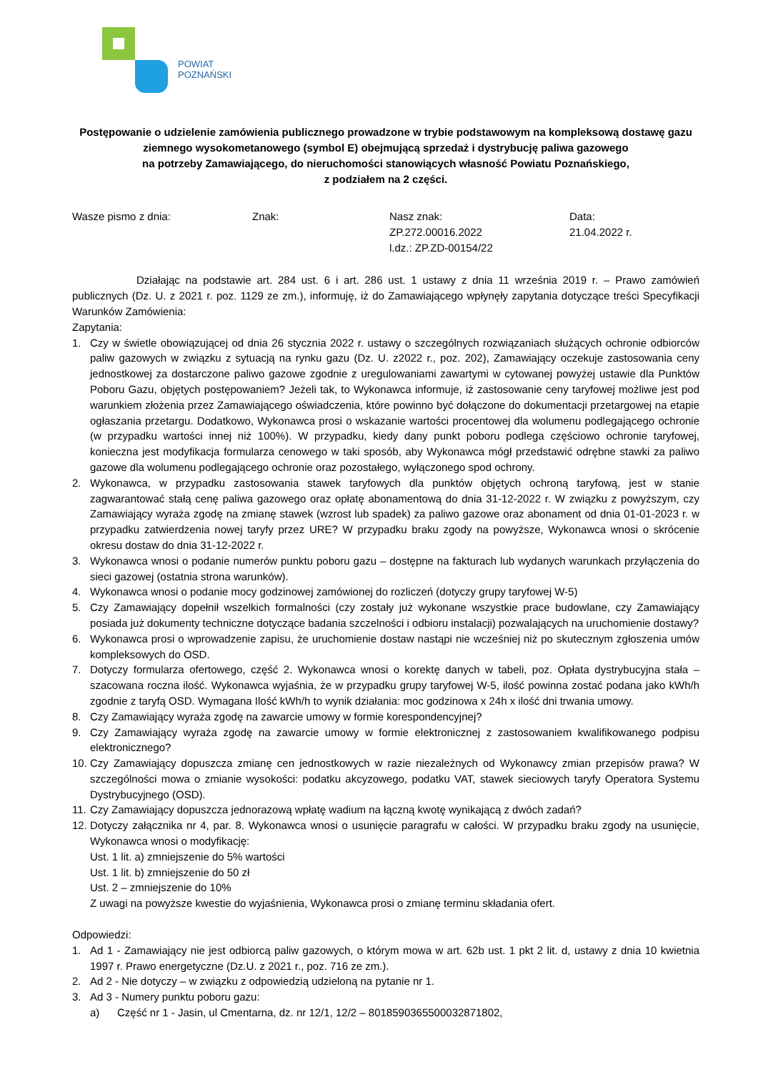POWIAT
POZNAŃSKI
Postępowanie o udzielenie zamówienia publicznego prowadzone w trybie podstawowym na kompleksową dostawę gazu ziemnego wysokometanowego (symbol E) obejmującą sprzedaż i dystrybucję paliwa gazowego
na potrzeby Zamawiającego, do nieruchomości stanowiących własność Powiatu Poznańskiego,
z podziałem na 2 części.
Wasze pismo z dnia: Znak: Nasz znak:
ZP.272.00016.2022
l.dz.: ZP.ZD-00154/22
Data:
21.04.2022 r.
Działając na podstawie art. 284 ust. 6 i art. 286 ust. 1 ustawy z dnia 11 września 2019 r. – Prawo zamówień publicznych (Dz. U. z 2021 r. poz. 1129 ze zm.), informuję, iż do Zamawiającego wpłynęły zapytania dotyczące treści Specyfikacji Warunków Zamówienia:
Zapytania:
1. Czy w świetle obowiązującej od dnia 26 stycznia 2022 r. ustawy o szczególnych rozwiązaniach służących ochronie odbiorców paliw gazowych w związku z sytuacją na rynku gazu (Dz. U. z2022 r., poz. 202), Zamawiający oczekuje zastosowania ceny jednostkowej za dostarczone paliwo gazowe zgodnie z uregulowaniami zawartymi w cytowanej powyżej ustawie dla Punktów Poboru Gazu, objętych postępowaniem? Jeżeli tak, to Wykonawca informuje, iż zastosowanie ceny taryfowej możliwe jest pod warunkiem złożenia przez Zamawiającego oświadczenia, które powinno być dołączone do dokumentacji przetargowej na etapie ogłaszania przetargu. Dodatkowo, Wykonawca prosi o wskazanie wartości procentowej dla wolumenu podlegającego ochronie (w przypadku wartości innej niż 100%). W przypadku, kiedy dany punkt poboru podlega częściowo ochronie taryfowej, konieczna jest modyfikacja formularza cenowego w taki sposób, aby Wykonawca mógł przedstawić odrębne stawki za paliwo gazowe dla wolumenu podlegającego ochronie oraz pozostałego, wyłączonego spod ochrony.
2. Wykonawca, w przypadku zastosowania stawek taryfowych dla punktów objętych ochroną taryfową, jest w stanie zagwarantować stałą cenę paliwa gazowego oraz opłatę abonamentową do dnia 31-12-2022 r. W związku z powyższym, czy Zamawiający wyraża zgodę na zmianę stawek (wzrost lub spadek) za paliwo gazowe oraz abonament od dnia 01-01-2023 r. w przypadku zatwierdzenia nowej taryfy przez URE? W przypadku braku zgody na powyższe, Wykonawca wnosi o skrócenie okresu dostaw do dnia 31-12-2022 r.
3. Wykonawca wnosi o podanie numerów punktu poboru gazu – dostępne na fakturach lub wydanych warunkach przyłączenia do sieci gazowej (ostatnia strona warunków).
4. Wykonawca wnosi o podanie mocy godzinowej zamówionej do rozliczeń (dotyczy grupy taryfowej W-5)
5. Czy Zamawiający dopełnił wszelkich formalności (czy zostały już wykonane wszystkie prace budowlane, czy Zamawiający posiada już dokumenty techniczne dotyczące badania szczelności i odbioru instalacji) pozwalających na uruchomienie dostawy?
6. Wykonawca prosi o wprowadzenie zapisu, że uruchomienie dostaw nastąpi nie wcześniej niż po skutecznym zgłoszenia umów kompleksowych do OSD.
7. Dotyczy formularza ofertowego, część 2. Wykonawca wnosi o korektę danych w tabeli, poz. Opłata dystrybucyjna stała –szacowana roczna ilość. Wykonawca wyjaśnia, że w przypadku grupy taryfowej W-5, ilość powinna zostać podana jako kWh/h zgodnie z taryfą OSD. Wymagana Ilość kWh/h to wynik działania: moc godzinowa x 24h x ilość dni trwania umowy.
8. Czy Zamawiający wyraża zgodę na zawarcie umowy w formie korespondencyjnej?
9. Czy Zamawiający wyraża zgodę na zawarcie umowy w formie elektronicznej z zastosowaniem kwalifikowanego podpisu elektronicznego?
10. Czy Zamawiający dopuszcza zmianę cen jednostkowych w razie niezależnych od Wykonawcy zmian przepisów prawa? W szczególności mowa o zmianie wysokości: podatku akcyzowego, podatku VAT, stawek sieciowych taryfy Operatora Systemu Dystrybucyjnego (OSD).
11. Czy Zamawiający dopuszcza jednorazową wpłatę wadium na łączną kwotę wynikającą z dwóch zadań?
12. Dotyczy załącznika nr 4, par. 8. Wykonawca wnosi o usunięcie paragrafu w całości. W przypadku braku zgody na usunięcie, Wykonawca wnosi o modyfikację:
Ust. 1 lit. a) zmniejszenie do 5% wartości
Ust. 1 lit. b) zmniejszenie do 50 zł
Ust. 2 – zmniejszenie do 10%
Z uwagi na powyższe kwestie do wyjaśnienia, Wykonawca prosi o zmianę terminu składania ofert.
Odpowiedzi:
1. Ad 1 - Zamawiający nie jest odbiorcą paliw gazowych, o którym mowa w art. 62b ust. 1 pkt 2 lit. d, ustawy z dnia 10 kwietnia 1997 r. Prawo energetyczne (Dz.U. z 2021 r., poz. 716 ze zm.).
2. Ad 2 - Nie dotyczy – w związku z odpowiedzią udzieloną na pytanie nr 1.
3. Ad 3 - Numery punktu poboru gazu:
a) Część nr 1 - Jasin, ul Cmentarna, dz. nr 12/1, 12/2 – 8018590365500032871802,